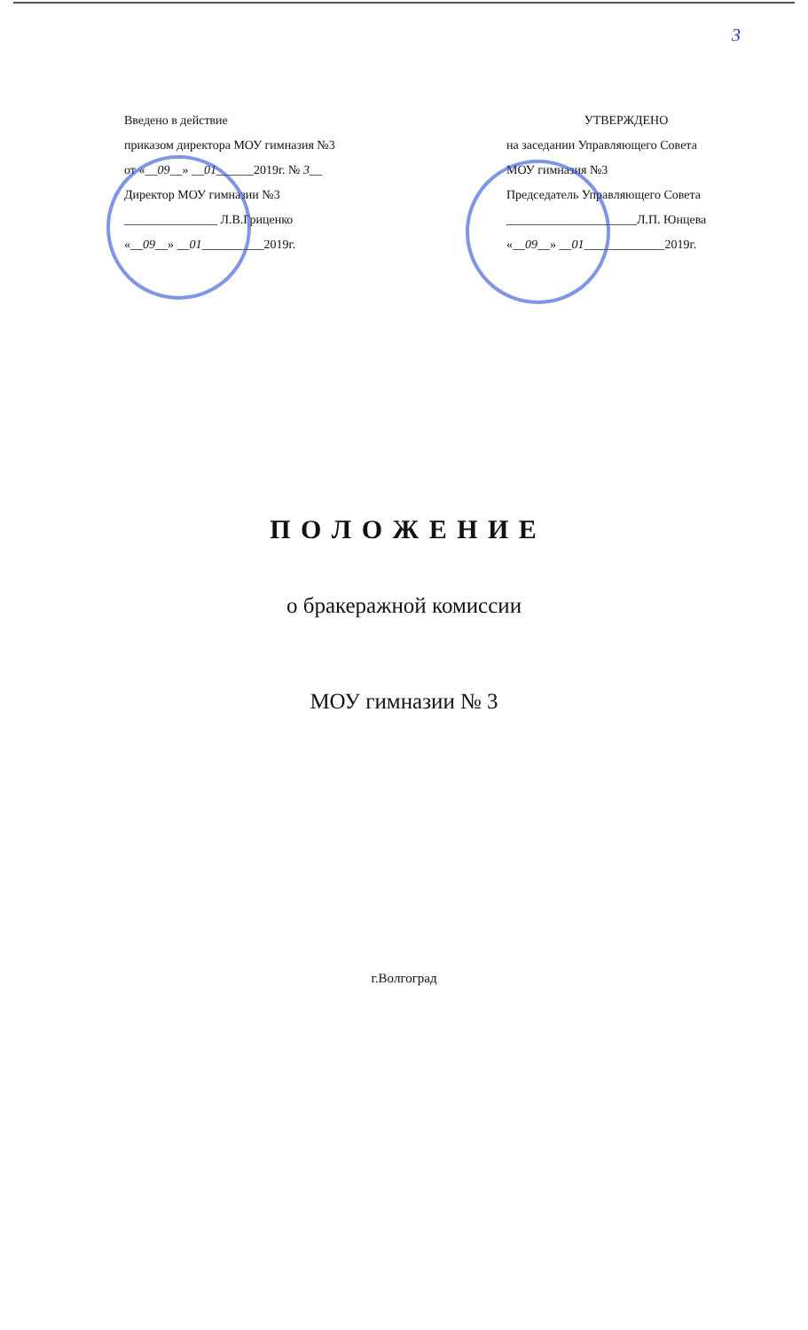3
Введено в действие
приказом директора МОУ гимназия №3
от «__09__» __01______2019г. № 3__
Директор МОУ гимназии №3
_______________ Л.В.Гриценко
«__09__» __01__________2019г.
УТВЕРЖДЕНО
на заседании Управляющего Совета
МОУ гимназия №3
Председатель Управляющего Совета
_____________________Л.П. Юнцева
«__09__» __01_____________2019г.
П О Л О Ж Е Н И Е
о бракеражной комиссии
МОУ гимназии № 3
г.Волгоград